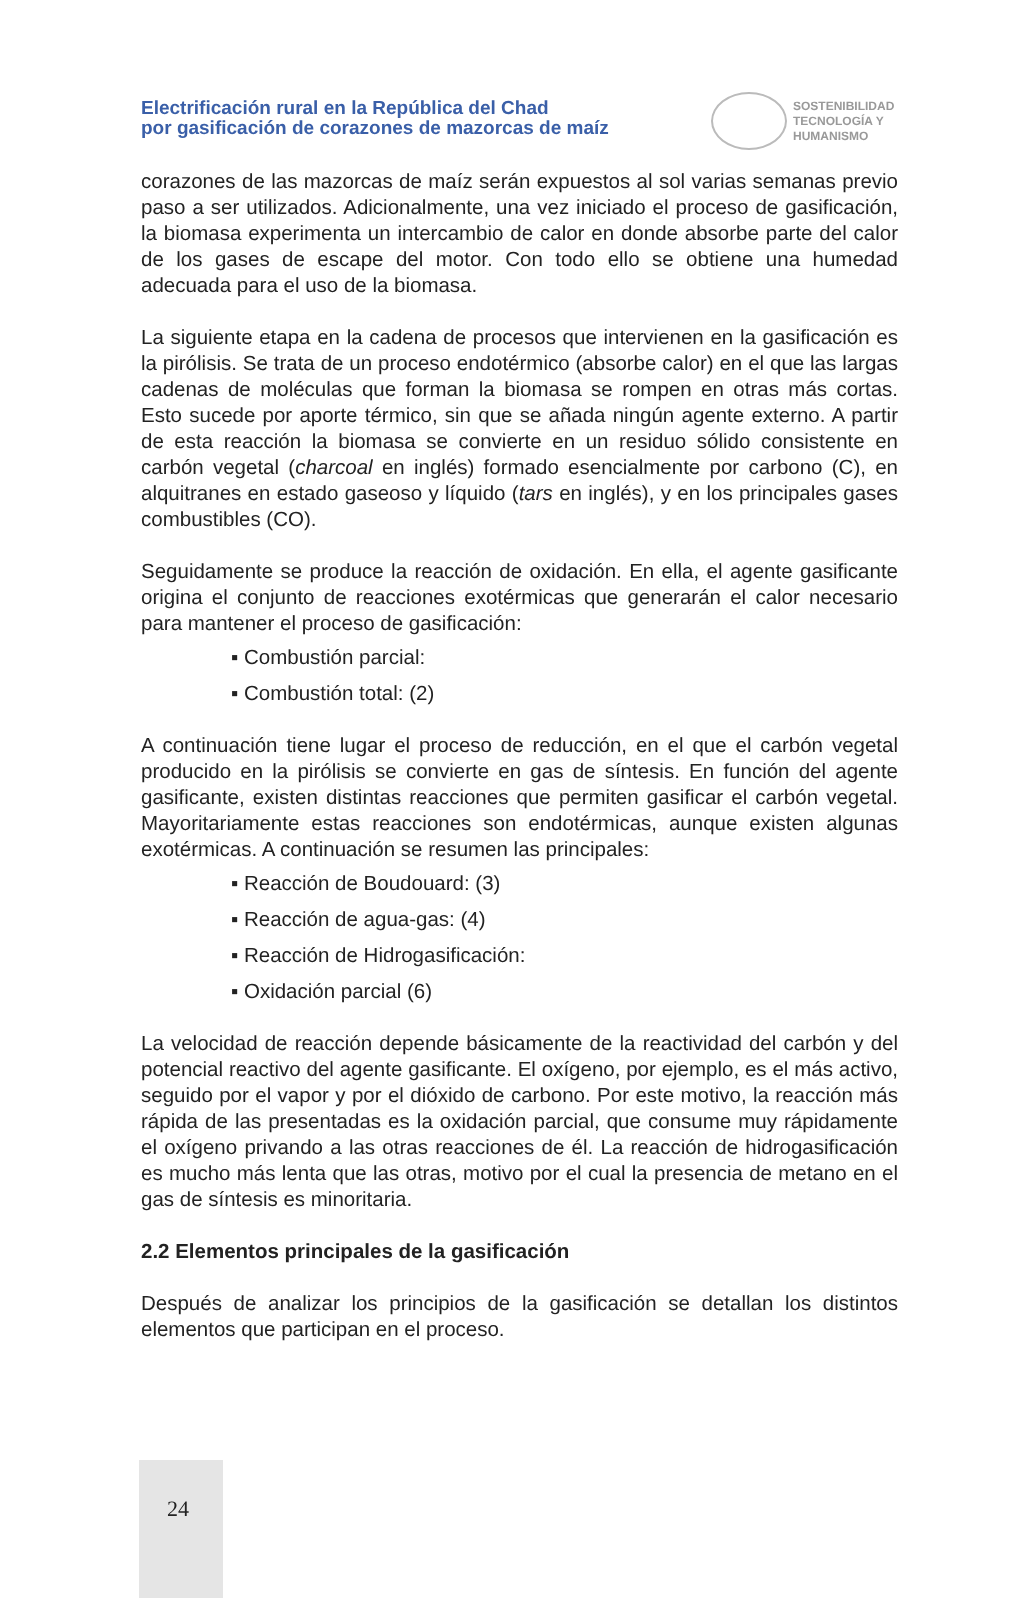Electrificación rural en la República del Chad
por gasificación de corazones de mazorcas de maíz
SOSTENIBILIDAD
TECNOLOGÍA Y
HUMANISMO
corazones de las mazorcas de maíz serán expuestos al sol varias semanas previo paso a ser utilizados. Adicionalmente, una vez iniciado el proceso de gasificación, la biomasa experimenta un intercambio de calor en donde absorbe parte del calor de los gases de escape del motor. Con todo ello se obtiene una humedad adecuada para el uso de la biomasa.
La siguiente etapa en la cadena de procesos que intervienen en la gasificación es la pirólisis. Se trata de un proceso endotérmico (absorbe calor) en el que las largas cadenas de moléculas que forman la biomasa se rompen en otras más cortas. Esto sucede por aporte térmico, sin que se añada ningún agente externo. A partir de esta reacción la biomasa se convierte en un residuo sólido consistente en carbón vegetal (charcoal en inglés) formado esencialmente por carbono (C), en alquitranes en estado gaseoso y líquido (tars en inglés), y en los principales gases combustibles (CO).
Seguidamente se produce la reacción de oxidación. En ella, el agente gasificante origina el conjunto de reacciones exotérmicas que generarán el calor necesario para mantener el proceso de gasificación:
▪ Combustión parcial:
▪ Combustión total: (2)
A continuación tiene lugar el proceso de reducción, en el que el carbón vegetal producido en la pirólisis se convierte en gas de síntesis. En función del agente gasificante, existen distintas reacciones que permiten gasificar el carbón vegetal. Mayoritariamente estas reacciones son endotérmicas, aunque existen algunas exotérmicas. A continuación se resumen las principales:
▪ Reacción de Boudouard: (3)
▪ Reacción de agua-gas: (4)
▪ Reacción de Hidrogasificación:
▪ Oxidación parcial (6)
La velocidad de reacción depende básicamente de la reactividad del carbón y del potencial reactivo del agente gasificante. El oxígeno, por ejemplo, es el más activo, seguido por el vapor y por el dióxido de carbono. Por este motivo, la reacción más rápida de las presentadas es la oxidación parcial, que consume muy rápidamente el oxígeno privando a las otras reacciones de él. La reacción de hidrogasificación es mucho más lenta que las otras, motivo por el cual la presencia de metano en el gas de síntesis es minoritaria.
2.2 Elementos principales de la gasificación
Después de analizar los principios de la gasificación se detallan los distintos elementos que participan en el proceso.
24